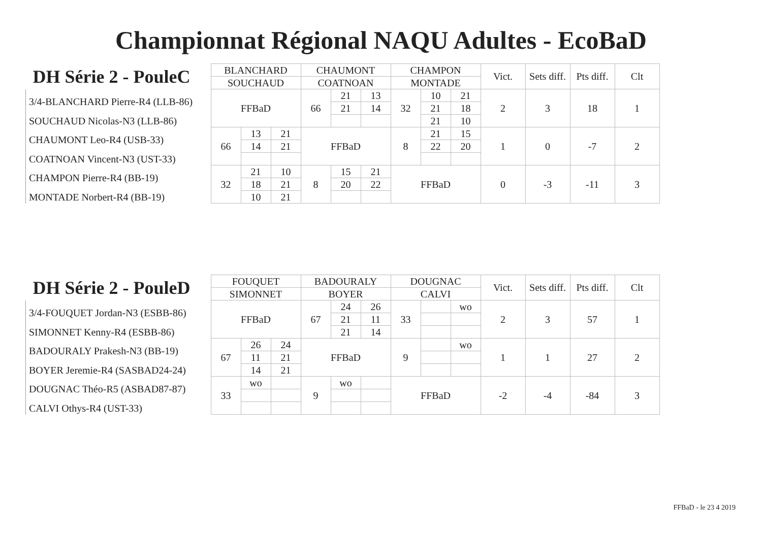Championnat Régional NAQU Adultes - EcoBaD
| DH Série 2 - PouleC | BLANCHARD | | | CHAUMONT | | | CHAMPON | | | Vict. | Sets diff. | Pts diff. | Clt |
| --- | --- | --- | --- | --- | --- | --- | --- | --- | --- | --- | --- | --- | --- |
| | SOUCHAUD | | | COATNOAN | | | MONTADE | | | | | | |
| 3/4-BLANCHARD Pierre-R4 (LLB-86) | FFBaD | | | 66 | 21 | 13 | 32 | 10 | 21 | 2 | 3 | 18 | 1 |
| | | | | | 21 | 14 | | 21 | 18 | | | | |
| SOUCHAUD Nicolas-N3 (LLB-86) | | | | | | | | 21 | 10 | | | | |
| CHAUMONT Leo-R4 (USB-33) | 66 | 13 | 21 | FFBaD | | | 8 | 21 | 15 | 1 | 0 | -7 | 2 |
| | | 14 | 21 | | | | | 22 | 20 | | | | |
| COATNOAN Vincent-N3 (UST-33) | | | | | | | | | | | | | |
| CHAMPON Pierre-R4 (BB-19) | 32 | 21 | 10 | 8 | 15 | 21 | FFBaD | | | 0 | -3 | -11 | 3 |
| | | 18 | 21 | | 20 | 22 | | | | | | | |
| MONTADE Norbert-R4 (BB-19) | | 10 | 21 | | | | | | | | | | |
| DH Série 2 - PouleD | FOUQUET | | | BADOURALY | | | DOUGNAC | | | Vict. | Sets diff. | Pts diff. | Clt |
| --- | --- | --- | --- | --- | --- | --- | --- | --- | --- | --- | --- | --- | --- |
| | SIMONNET | | | BOYER | | | CALVI | | | | | | |
| 3/4-FOUQUET Jordan-N3 (ESBB-86) | FFBaD | | | 67 | 24 | 26 | 33 | | wo | 2 | 3 | 57 | 1 |
| | | | | | 21 | 11 | | | | | | | |
| SIMONNET Kenny-R4 (ESBB-86) | | | | | 21 | 14 | | | | | | | |
| BADOURALY Prakesh-N3 (BB-19) | 67 | 26 | 24 | FFBaD | | | 9 | | wo | 1 | 1 | 27 | 2 |
| | | 11 | 21 | | | | | | | | | | |
| BOYER Jeremie-R4 (SASBAD24-24) | | 14 | 21 | | | | | | | | | | |
| DOUGNAC Théo-R5 (ASBAD87-87) | 33 | wo | | 9 | wo | | FFBaD | | | -2 | -4 | -84 | 3 |
| CALVI Othys-R4 (UST-33) | | | | | | | | | | | | | |
FFBaD - le 23 4 2019